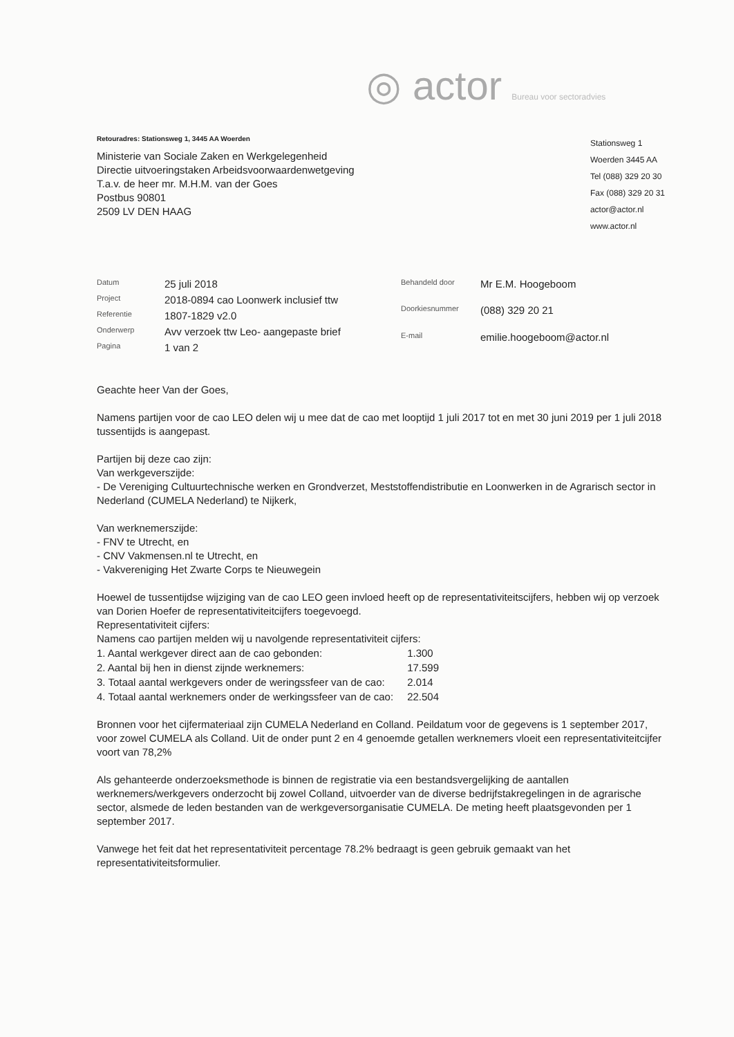◎ actor Bureau voor sectoradvies
Retouradres: Stationsweg 1, 3445 AA Woerden
Ministerie van Sociale Zaken en Werkgelegenheid
Directie uitvoeringstaken Arbeidsvoorwaardenwetgeving
T.a.v. de heer mr. M.H.M. van der Goes
Postbus 90801
2509 LV DEN HAAG
Stationsweg 1
Woerden 3445 AA
Tel (088) 329 20 30
Fax (088) 329 20 31
actor@actor.nl
www.actor.nl
| Datum | 25 juli 2018 |
| Project | 2018-0894 cao Loonwerk inclusief ttw |
| Referentie | 1807-1829 v2.0 |
| Onderwerp | Avv verzoek ttw Leo- aangepaste brief |
| Pagina | 1 van 2 |
| Behandeld door | Mr E.M. Hoogeboom |
| Doorkiesnummer | (088) 329 20 21 |
| E-mail | emilie.hoogeboom@actor.nl |
Geachte heer Van der Goes,
Namens partijen voor de cao LEO delen wij u mee dat de cao met looptijd 1 juli 2017 tot en met 30 juni 2019 per 1 juli 2018 tussentijds is aangepast.
Partijen bij deze cao zijn:
Van werkgeverszijde:
- De Vereniging Cultuurtechnische werken en Grondverzet, Meststoffendistributie en Loonwerken in de Agrarisch sector in Nederland (CUMELA Nederland) te Nijkerk,
Van werknemerszijde:
- FNV te Utrecht, en
- CNV Vakmensen.nl te Utrecht, en
- Vakvereniging Het Zwarte Corps te Nieuwegein
Hoewel de tussentijdse wijziging van de cao LEO geen invloed heeft op de representativiteitscijfers, hebben wij op verzoek van Dorien Hoefer de representativiteitcijfers toegevoegd.
Representativiteit cijfers:
Namens cao partijen melden wij u navolgende representativiteit cijfers:
| 1. Aantal werkgever direct aan de cao gebonden: | 1.300 |
| 2. Aantal bij hen in dienst zijnde werknemers: | 17.599 |
| 3. Totaal aantal werkgevers onder de weringssfeer van de cao: | 2.014 |
| 4. Totaal aantal werknemers onder de werkingssfeer van de cao: | 22.504 |
Bronnen voor het cijfermateriaal zijn CUMELA Nederland en Colland. Peildatum voor de gegevens is 1 september 2017, voor zowel CUMELA als Colland. Uit de onder punt 2 en 4 genoemde getallen werknemers vloeit een representativiteitcijfer voort van 78,2%
Als gehanteerde onderzoeksmethode is binnen de registratie via een bestandsvergelijking de aantallen werknemers/werkgevers onderzocht bij zowel Colland, uitvoerder van de diverse bedrijfstakregelingen in de agrarische sector, alsmede de leden bestanden van de werkgeversorganisatie CUMELA. De meting heeft plaatsgevonden per 1 september 2017.
Vanwege het feit dat het representativiteit percentage 78.2% bedraagt is geen gebruik gemaakt van het representativiteitsformulier.